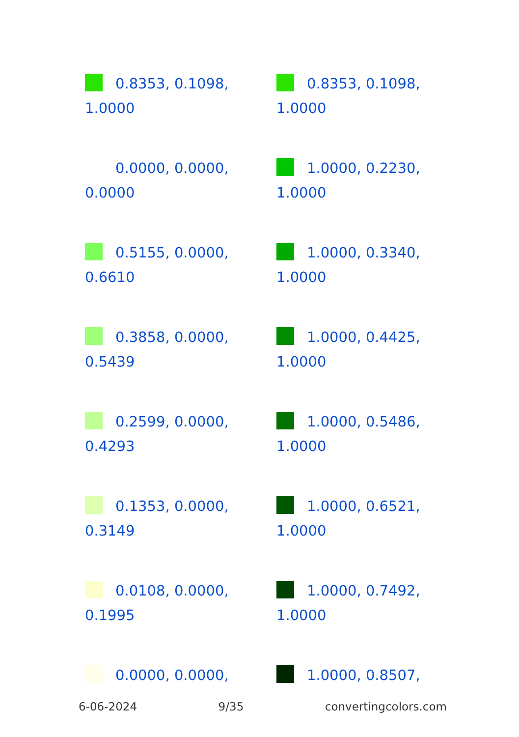0.8353, 0.1098, 1.0000
0.8353, 0.1098, 1.0000
0.0000, 0.0000, 0.0000
1.0000, 0.2230, 1.0000
0.5155, 0.0000, 0.6610
1.0000, 0.3340, 1.0000
0.3858, 0.0000, 0.5439
1.0000, 0.4425, 1.0000
0.2599, 0.0000, 0.4293
1.0000, 0.5486, 1.0000
0.1353, 0.0000, 0.3149
1.0000, 0.6521, 1.0000
0.0108, 0.0000, 0.1995
1.0000, 0.7492, 1.0000
0.0000, 0.0000,
1.0000, 0.8507,
6-06-2024 9/35 convertingcolors.com